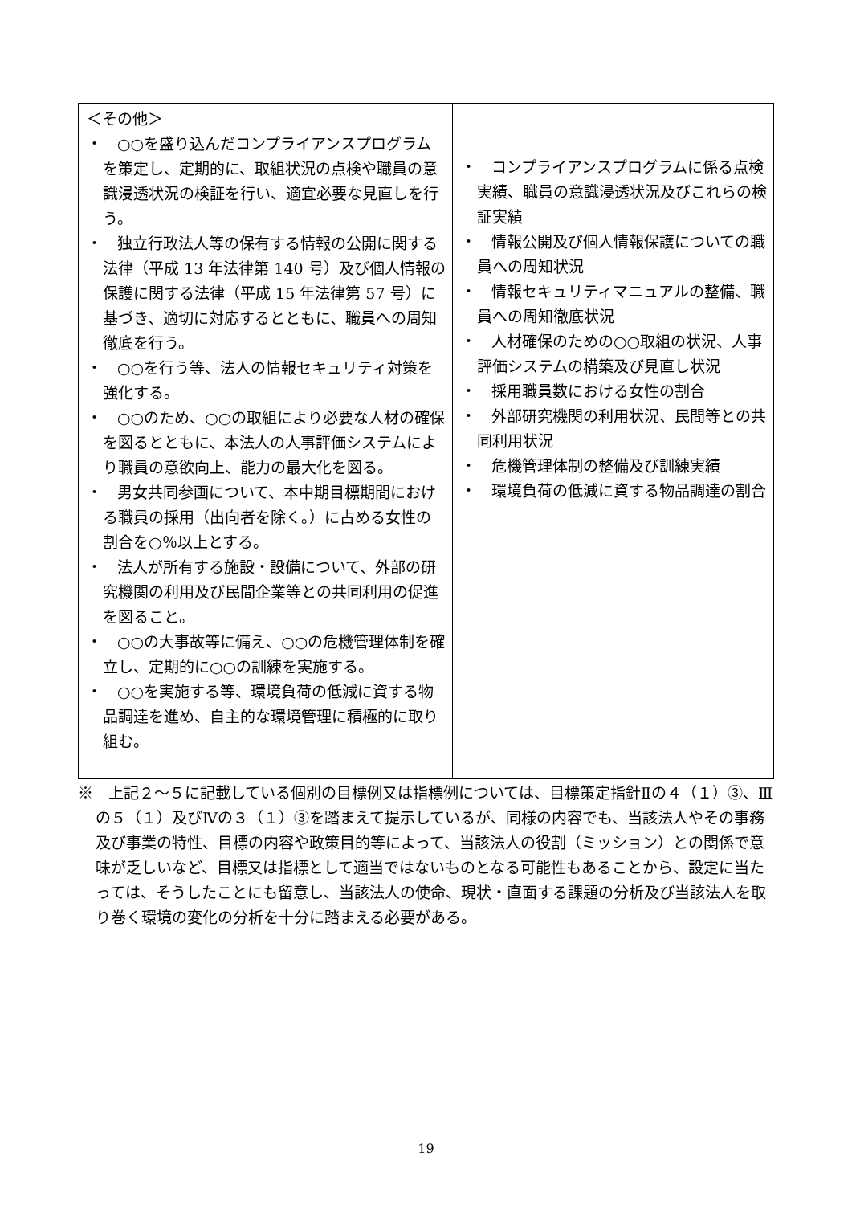| ＜その他＞ ・ ○○を盛り込んだコンプライアンスプログラムを策定し、定期的に、取組状況の点検や職員の意識浸透状況の検証を行い、適宜必要な見直しを行う。 ・ 独立行政法人等の保有する情報の公開に関する法律（平成 13 年法律第 140 号）及び個人情報の保護に関する法律（平成 15 年法律第 57 号）に基づき、適切に対応するとともに、職員への周知徹底を行う。 ・ ○○を行う等、法人の情報セキュリティ対策を強化する。 ・ ○○のため、○○の取組により必要な人材の確保を図るとともに、本法人の人事評価システムにより職員の意欲向上、能力の最大化を図る。 ・ 男女共同参画について、本中期目標期間における職員の採用（出向者を除く。）に占める女性の割合を○％以上とする。 ・ 法人が所有する施設・設備について、外部の研究機関の利用及び民間企業等との共同利用の促進を図ること。 ・ ○○の大事故等に備え、○○の危機管理体制を確立し、定期的に○○の訓練を実施する。 ・ ○○を実施する等、環境負荷の低減に資する物品調達を進め、自主的な環境管理に積極的に取り組む。 | ・ コンプライアンスプログラムに係る点検実績、職員の意識浸透状況及びこれらの検証実績 ・ 情報公開及び個人情報保護についての職員への周知状況 ・ 情報セキュリティマニュアルの整備、職員への周知徹底状況 ・ 人材確保のための○○取組の状況、人事評価システムの構築及び見直し状況 ・ 採用職員数における女性の割合 ・ 外部研究機関の利用状況、民間等との共同利用状況 ・ 危機管理体制の整備及び訓練実績 ・ 環境負荷の低減に資する物品調達の割合 |
※　上記２～５に記載している個別の目標例又は指標例については、目標策定指針Ⅱの４（１）③、Ⅲの５（１）及びⅣの３（１）③を踏まえて提示しているが、同様の内容でも、当該法人やその事務及び事業の特性、目標の内容や政策目的等によって、当該法人の役割（ミッション）との関係で意味が乏しいなど、目標又は指標として適当ではないものとなる可能性もあることから、設定に当たっては、そうしたことにも留意し、当該法人の使命、現状・直面する課題の分析及び当該法人を取り巻く環境の変化の分析を十分に踏まえる必要がある。
19